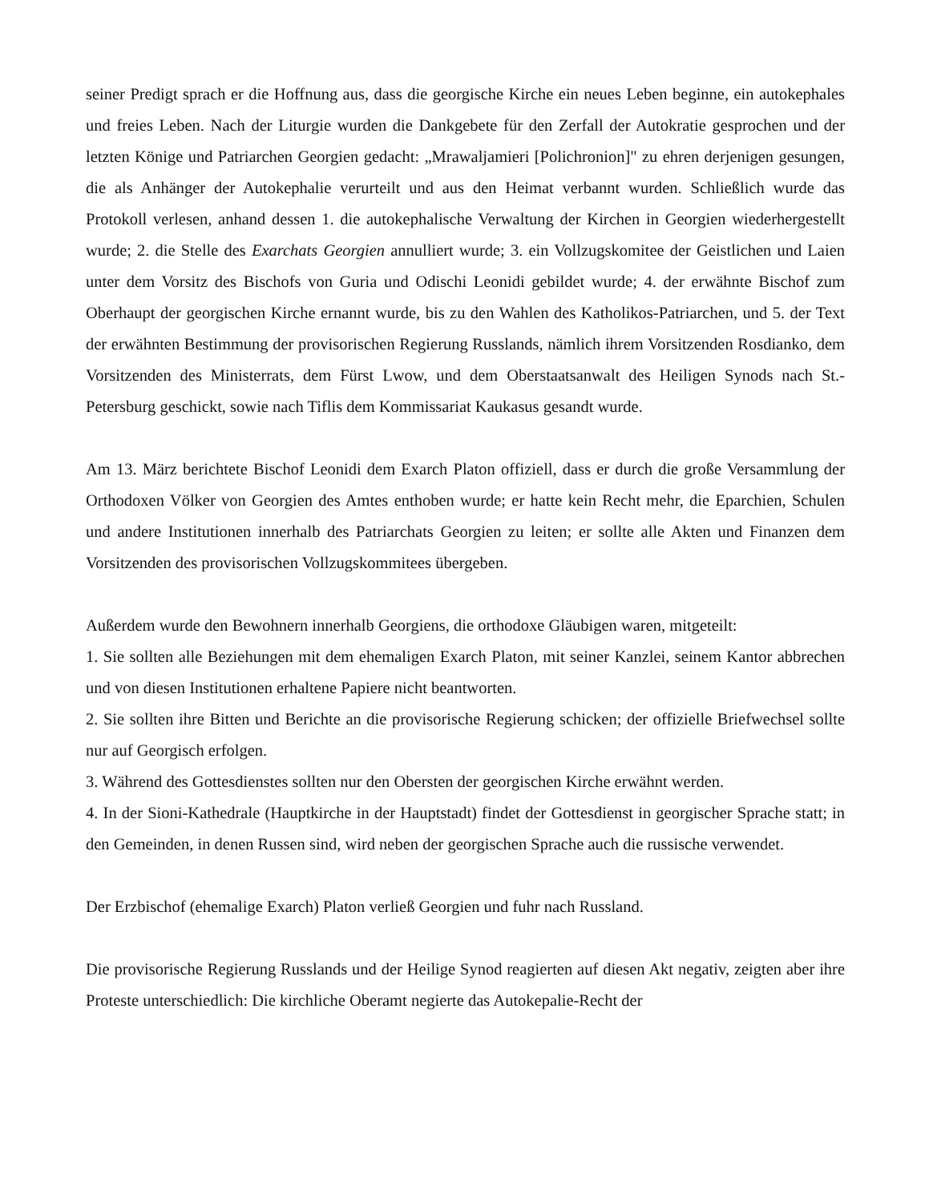seiner Predigt sprach er die Hoffnung aus, dass die georgische Kirche ein neues Leben beginne, ein autokephales und freies Leben. Nach der Liturgie wurden die Dankgebete für den Zerfall der Autokratie gesprochen und der letzten Könige und Patriarchen Georgien gedacht: „Mrawaljamieri [Polichronion]" zu ehren derjenigen gesungen, die als Anhänger der Autokephalie verurteilt und aus den Heimat verbannt wurden. Schließlich wurde das Protokoll verlesen, anhand dessen 1. die autokephalische Verwaltung der Kirchen in Georgien wiederhergestellt wurde; 2. die Stelle des Exarchats Georgien annulliert wurde; 3. ein Vollzugskomitee der Geistlichen und Laien unter dem Vorsitz des Bischofs von Guria und Odischi Leonidi gebildet wurde; 4. der erwähnte Bischof zum Oberhaupt der georgischen Kirche ernannt wurde, bis zu den Wahlen des Katholikos-Patriarchen, und 5. der Text der erwähnten Bestimmung der provisorischen Regierung Russlands, nämlich ihrem Vorsitzenden Rosdianko, dem Vorsitzenden des Ministerrats, dem Fürst Lwow, und dem Oberstaatsanwalt des Heiligen Synods nach St.-Petersburg geschickt, sowie nach Tiflis dem Kommissariat Kaukasus gesandt wurde.
Am 13. März berichtete Bischof Leonidi dem Exarch Platon offiziell, dass er durch die große Versammlung der Orthodoxen Völker von Georgien des Amtes enthoben wurde; er hatte kein Recht mehr, die Eparchien, Schulen und andere Institutionen innerhalb des Patriarchats Georgien zu leiten; er sollte alle Akten und Finanzen dem Vorsitzenden des provisorischen Vollzugskommitees übergeben.
Außerdem wurde den Bewohnern innerhalb Georgiens, die orthodoxe Gläubigen waren, mitgeteilt:
1. Sie sollten alle Beziehungen mit dem ehemaligen Exarch Platon, mit seiner Kanzlei, seinem Kantor abbrechen und von diesen Institutionen erhaltene Papiere nicht beantworten.
2. Sie sollten ihre Bitten und Berichte an die provisorische Regierung schicken; der offizielle Briefwechsel sollte nur auf Georgisch erfolgen.
3. Während des Gottesdienstes sollten nur den Obersten der georgischen Kirche erwähnt werden.
4. In der Sioni-Kathedrale (Hauptkirche in der Hauptstadt) findet der Gottesdienst in georgischer Sprache statt; in den Gemeinden, in denen Russen sind, wird neben der georgischen Sprache auch die russische verwendet.
Der Erzbischof (ehemalige Exarch) Platon verließ Georgien und fuhr nach Russland.
Die provisorische Regierung Russlands und der Heilige Synod reagierten auf diesen Akt negativ, zeigten aber ihre Proteste unterschiedlich: Die kirchliche Oberamt negierte das Autokepalie-Recht der